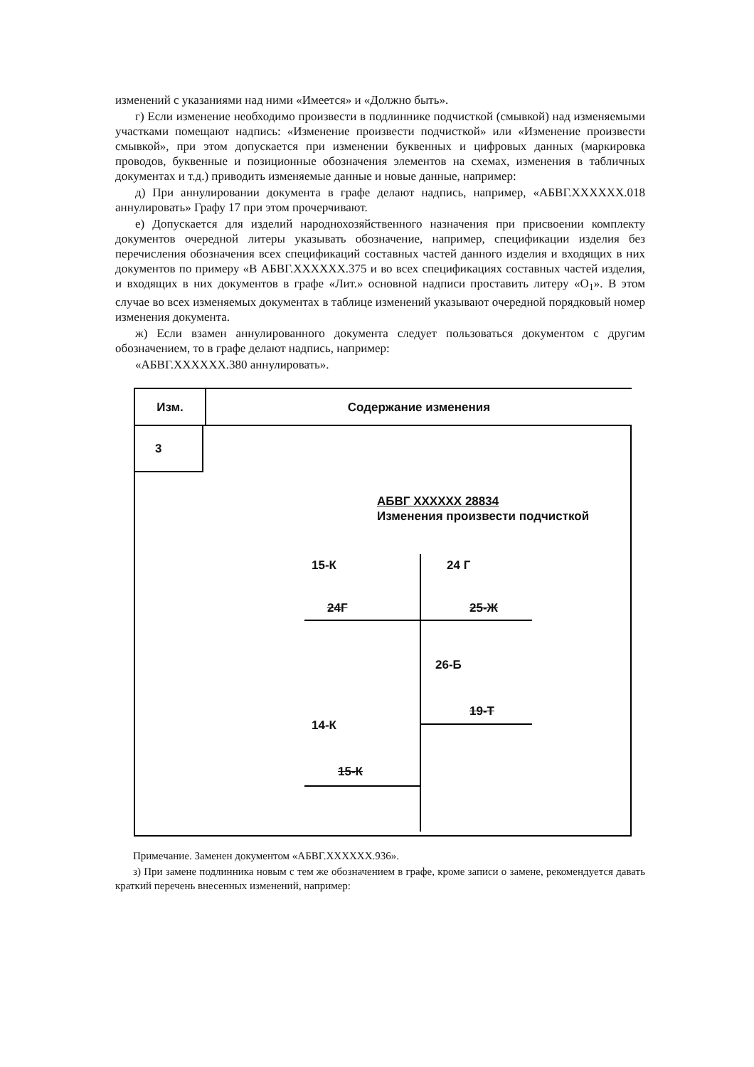изменений с указаниями над ними «Имеется» и «Должно быть».
г) Если изменение необходимо произвести в подлиннике подчисткой (смывкой) над изменяемыми участками помещают надпись: «Изменение произвести подчисткой» или «Изменение произвести смывкой», при этом допускается при изменении буквенных и цифровых данных (маркировка проводов, буквенные и позиционные обозначения элементов на схемах, изменения в табличных документах и т.д.) приводить изменяемые данные и новые данные, например:
д) При аннулировании документа в графе делают надпись, например, «АБВГ.XXXXXX.018 аннулировать» Графу 17 при этом прочерчивают.
е) Допускается для изделий народнохозяйственного назначения при присвоении комплекту документов очередной литеры указывать обозначение, например, спецификации изделия без перечисления обозначения всех спецификаций составных частей данного изделия и входящих в них документов по примеру «В АБВГ.XXXXXX.375 и во всех спецификациях составных частей изделия, и входящих в них документов в графе «Лит.» основной надписи проставить литеру «О<sub>1</sub>». В этом случае во всех изменяемых документах в таблице изменений указывают очередной порядковый номер изменения документа.
ж) Если взамен аннулированного документа следует пользоваться документом с другим обозначением, то в графе делают надпись, например:
«АБВГ.XXXXXX.380 аннулировать».
Изм. Содержание изменения
3
АБВГ XXXXXX 28834
Изменения произвести подчисткой
15-К 24 Г
24Г 25-Ж
26-Б
19-Т
14-К
15-К
Примечание. Заменен документом «АБВГ.XXXXXX.936».
з) При замене подлинника новым с тем же обозначением в графе, кроме записи о замене, рекомендуется давать краткий перечень внесенных изменений, например: